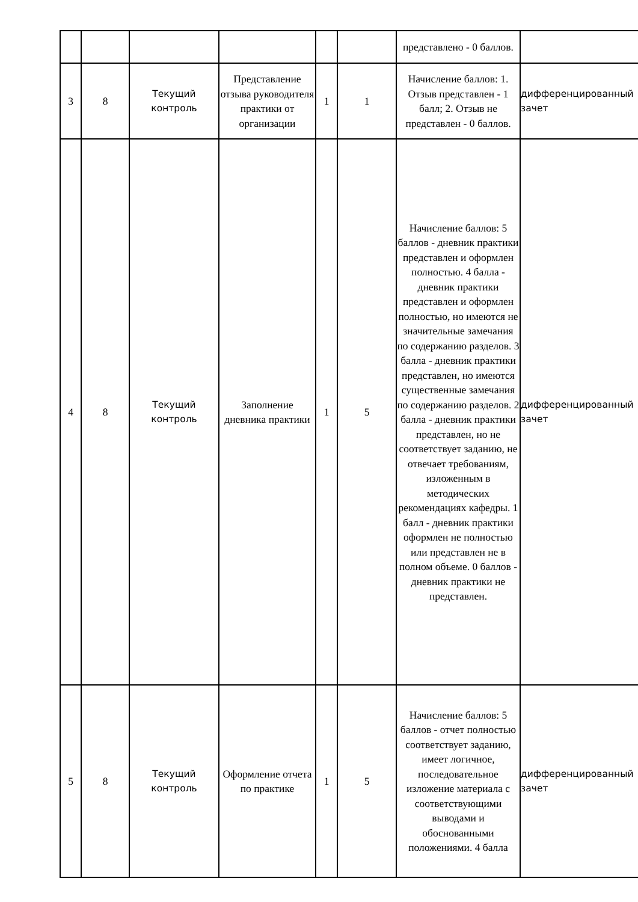| | | | | | | представлено - 0 баллов. | |
| 3 | 8 | Текущий контроль | Представление отзыва руководителя практики от организации | 1 | 1 | Начисление баллов: 1. Отзыв представлен - 1 балл; 2. Отзыв не представлен - 0 баллов. | дифференцированный зачет |
| 4 | 8 | Текущий контроль | Заполнение дневника практики | 1 | 5 | Начисление баллов: 5 баллов - дневник практики представлен и оформлен полностью. 4 балла - дневник практики представлен и оформлен полностью, но имеются не значительные замечания по содержанию разделов. 3 балла - дневник практики представлен, но имеются существенные замечания по содержанию разделов. 2 балла - дневник практики представлен, но не соответствует заданию, не отвечает требованиям, изложенным в методических рекомендациях кафедры. 1 балл - дневник практики оформлен не полностью или представлен не в полном объеме. 0 баллов - дневник практики не представлен. | дифференцированный зачет |
| 5 | 8 | Текущий контроль | Оформление отчета по практике | 1 | 5 | Начисление баллов: 5 баллов - отчет полностью соответствует заданию, имеет логичное, последовательное изложение материала с соответствующими выводами и обоснованными положениями. 4 балла | дифференцированный зачет |